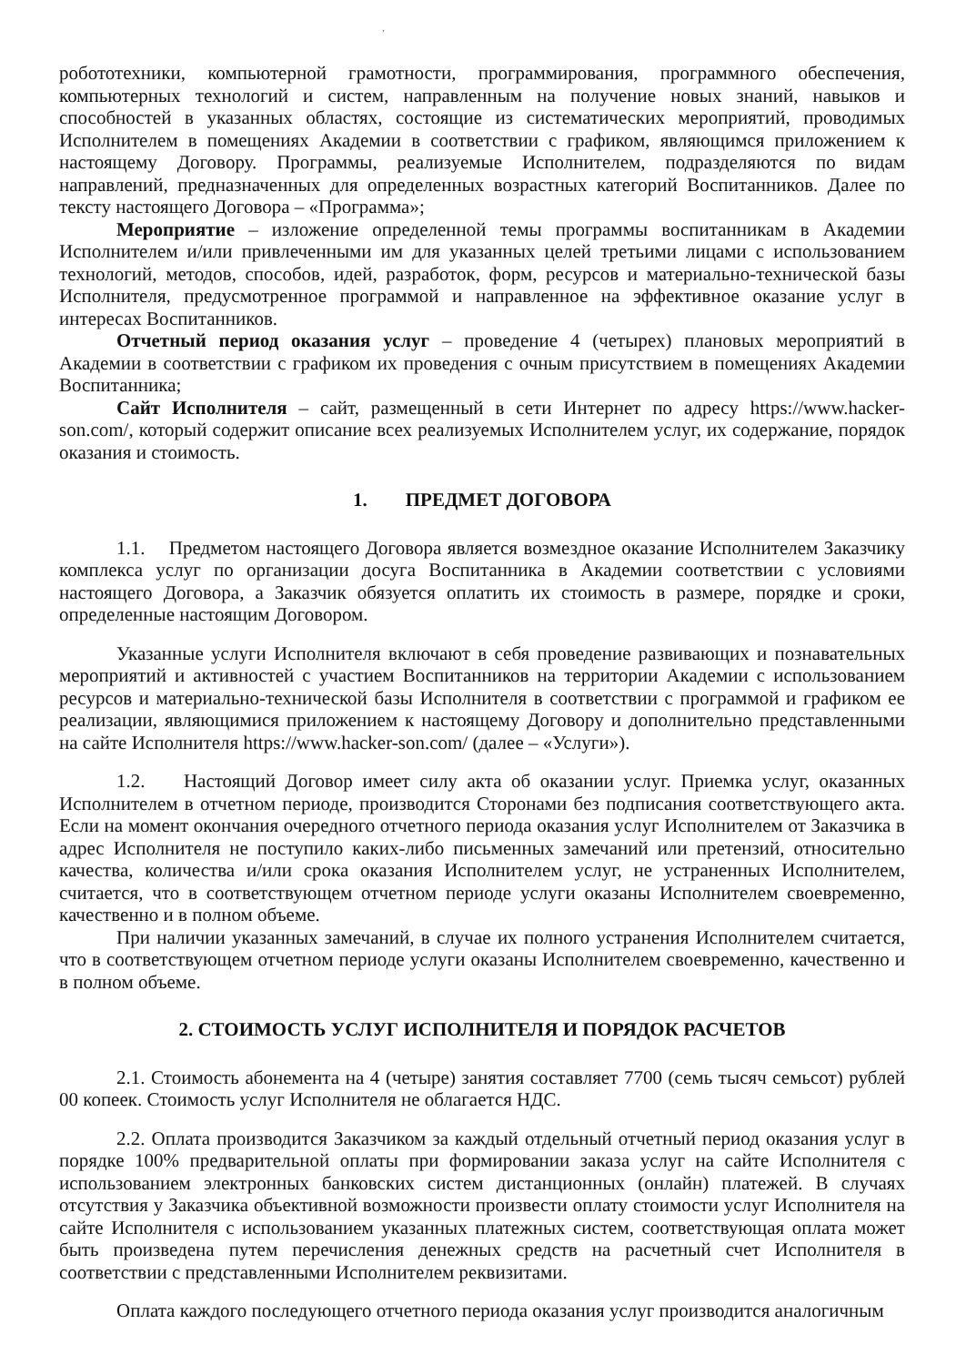,
робототехники, компьютерной грамотности, программирования, программного обеспечения, компьютерных технологий и систем, направленным на получение новых знаний, навыков и способностей в указанных областях, состоящие из систематических мероприятий, проводимых Исполнителем в помещениях Академии в соответствии с графиком, являющимся приложением к настоящему Договору. Программы, реализуемые Исполнителем, подразделяются по видам направлений, предназначенных для определенных возрастных категорий Воспитанников. Далее по тексту настоящего Договора – «Программа»;
Мероприятие – изложение определенной темы программы воспитанникам в Академии Исполнителем и/или привлеченными им для указанных целей третьими лицами с использованием технологий, методов, способов, идей, разработок, форм, ресурсов и материально-технической базы Исполнителя, предусмотренное программой и направленное на эффективное оказание услуг в интересах Воспитанников.
Отчетный период оказания услуг – проведение 4 (четырех) плановых мероприятий в Академии в соответствии с графиком их проведения с очным присутствием в помещениях Академии Воспитанника;
Сайт Исполнителя – сайт, размещенный в сети Интернет по адресу https://www.hacker-son.com/, который содержит описание всех реализуемых Исполнителем услуг, их содержание, порядок оказания и стоимость.
1. ПРЕДМЕТ ДОГОВОРА
1.1. Предметом настоящего Договора является возмездное оказание Исполнителем Заказчику комплекса услуг по организации досуга Воспитанника в Академии соответствии с условиями настоящего Договора, а Заказчик обязуется оплатить их стоимость в размере, порядке и сроки, определенные настоящим Договором.
Указанные услуги Исполнителя включают в себя проведение развивающих и познавательных мероприятий и активностей с участием Воспитанников на территории Академии с использованием ресурсов и материально-технической базы Исполнителя в соответствии с программой и графиком ее реализации, являющимися приложением к настоящему Договору и дополнительно представленными на сайте Исполнителя https://www.hacker-son.com/ (далее – «Услуги»).
1.2. Настоящий Договор имеет силу акта об оказании услуг. Приемка услуг, оказанных Исполнителем в отчетном периоде, производится Сторонами без подписания соответствующего акта. Если на момент окончания очередного отчетного периода оказания услуг Исполнителем от Заказчика в адрес Исполнителя не поступило каких-либо письменных замечаний или претензий, относительно качества, количества и/или срока оказания Исполнителем услуг, не устраненных Исполнителем, считается, что в соответствующем отчетном периоде услуги оказаны Исполнителем своевременно, качественно и в полном объеме.
При наличии указанных замечаний, в случае их полного устранения Исполнителем считается, что в соответствующем отчетном периоде услуги оказаны Исполнителем своевременно, качественно и в полном объеме.
2. СТОИМОСТЬ УСЛУГ ИСПОЛНИТЕЛЯ И ПОРЯДОК РАСЧЕТОВ
2.1. Стоимость абонемента на 4 (четыре) занятия составляет 7700 (семь тысяч семьсот) рублей 00 копеек. Стоимость услуг Исполнителя не облагается НДС.
2.2. Оплата производится Заказчиком за каждый отдельный отчетный период оказания услуг в порядке 100% предварительной оплаты при формировании заказа услуг на сайте Исполнителя с использованием электронных банковских систем дистанционных (онлайн) платежей. В случаях отсутствия у Заказчика объективной возможности произвести оплату стоимости услуг Исполнителя на сайте Исполнителя с использованием указанных платежных систем, соответствующая оплата может быть произведена путем перечисления денежных средств на расчетный счет Исполнителя в соответствии с представленными Исполнителем реквизитами.
Оплата каждого последующего отчетного периода оказания услуг производится аналогичным